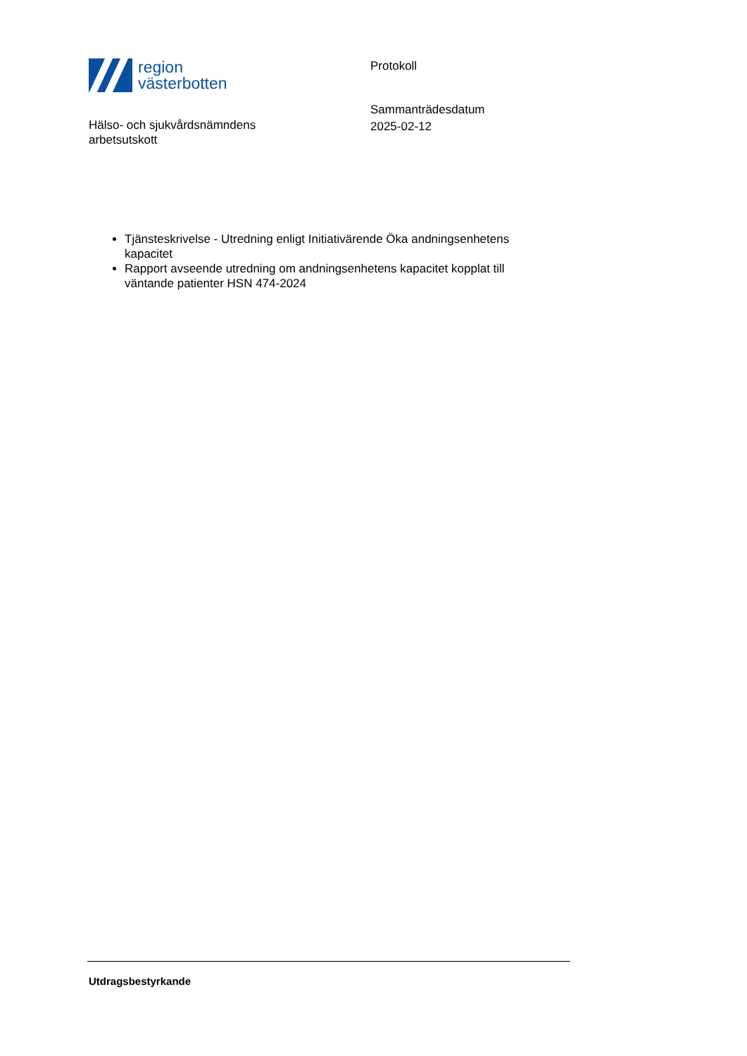region
västerbotten
Hälso- och sjukvårdsnämndens
arbetsutskott
Protokoll
Sammanträdesdatum
2025-02-12
Tjänsteskrivelse - Utredning enligt Initiativärende Öka andningsenhetens kapacitet
Rapport avseende utredning om andningsenhetens kapacitet kopplat till väntande patienter HSN 474-2024
Utdragsbestyrkande